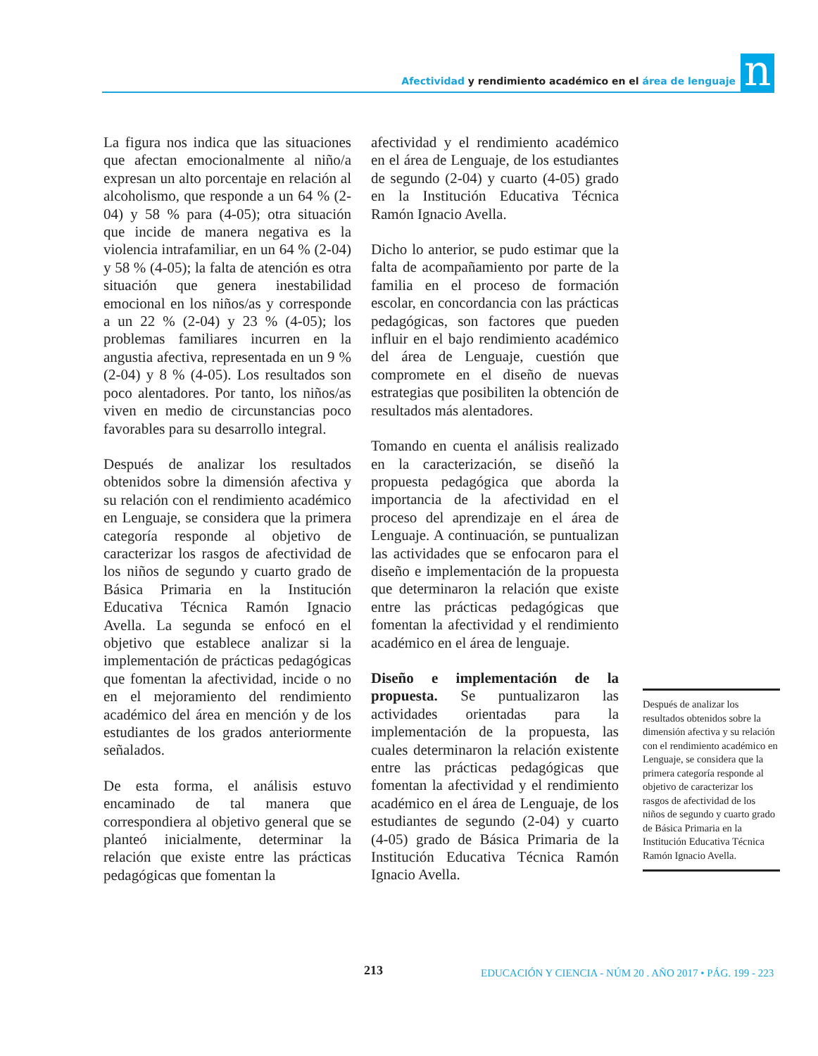Afectividad y rendimiento académico en el área de lenguaje
n
La figura nos indica que las situaciones que afectan emocionalmente al niño/a expresan un alto porcentaje en relación al alcoholismo, que responde a un 64 % (2-04) y 58 % para (4-05); otra situación que incide de manera negativa es la violencia intrafamiliar, en un 64 % (2-04) y 58 % (4-05); la falta de atención es otra situación que genera inestabilidad emocional en los niños/as y corresponde a un 22 % (2-04) y 23 % (4-05); los problemas familiares incurren en la angustia afectiva, representada en un 9 % (2-04) y 8 % (4-05). Los resultados son poco alentadores. Por tanto, los niños/as viven en medio de circunstancias poco favorables para su desarrollo integral.
Después de analizar los resultados obtenidos sobre la dimensión afectiva y su relación con el rendimiento académico en Lenguaje, se considera que la primera categoría responde al objetivo de caracterizar los rasgos de afectividad de los niños de segundo y cuarto grado de Básica Primaria en la Institución Educativa Técnica Ramón Ignacio Avella. La segunda se enfocó en el objetivo que establece analizar si la implementación de prácticas pedagógicas que fomentan la afectividad, incide o no en el mejoramiento del rendimiento académico del área en mención y de los estudiantes de los grados anteriormente señalados.
De esta forma, el análisis estuvo encaminado de tal manera que correspondiera al objetivo general que se planteó inicialmente, determinar la relación que existe entre las prácticas pedagógicas que fomentan la
afectividad y el rendimiento académico en el área de Lenguaje, de los estudiantes de segundo (2-04) y cuarto (4-05) grado en la Institución Educativa Técnica Ramón Ignacio Avella.
Dicho lo anterior, se pudo estimar que la falta de acompañamiento por parte de la familia en el proceso de formación escolar, en concordancia con las prácticas pedagógicas, son factores que pueden influir en el bajo rendimiento académico del área de Lenguaje, cuestión que compromete en el diseño de nuevas estrategias que posibiliten la obtención de resultados más alentadores.
Tomando en cuenta el análisis realizado en la caracterización, se diseñó la propuesta pedagógica que aborda la importancia de la afectividad en el proceso del aprendizaje en el área de Lenguaje. A continuación, se puntualizan las actividades que se enfocaron para el diseño e implementación de la propuesta que determinaron la relación que existe entre las prácticas pedagógicas que fomentan la afectividad y el rendimiento académico en el área de lenguaje.
Diseño e implementación de la propuesta. Se puntualizaron las actividades orientadas para la implementación de la propuesta, las cuales determinaron la relación existente entre las prácticas pedagógicas que fomentan la afectividad y el rendimiento académico en el área de Lenguaje, de los estudiantes de segundo (2-04) y cuarto (4-05) grado de Básica Primaria de la Institución Educativa Técnica Ramón Ignacio Avella.
Después de analizar los resultados obtenidos sobre la dimensión afectiva y su relación con el rendimiento académico en Lenguaje, se considera que la primera categoría responde al objetivo de caracterizar los rasgos de afectividad de los niños de segundo y cuarto grado de Básica Primaria en la Institución Educativa Técnica Ramón Ignacio Avella.
213
EDUCACIÓN Y CIENCIA - NÚM 20 . AÑO 2017 • PÁG. 199 - 223